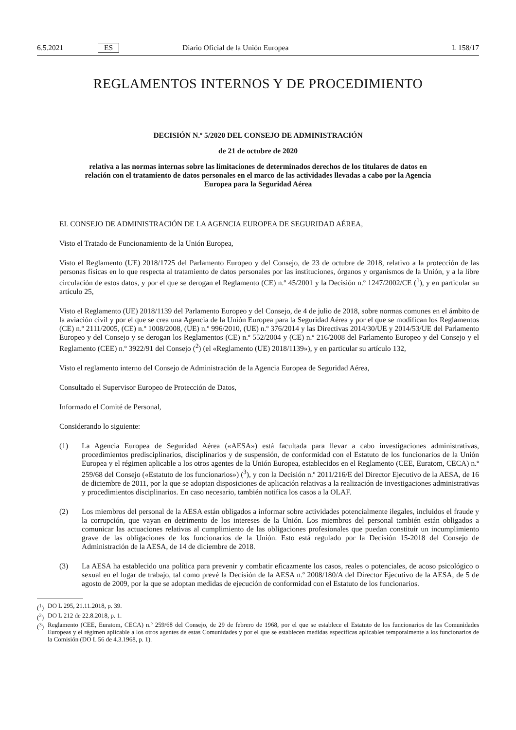6.5.2021 ES Diario Oficial de la Unión Europea L 158/17
REGLAMENTOS INTERNOS Y DE PROCEDIMIENTO
DECISIÓN N.º 5/2020 DEL CONSEJO DE ADMINISTRACIÓN
de 21 de octubre de 2020
relativa a las normas internas sobre las limitaciones de determinados derechos de los titulares de datos en relación con el tratamiento de datos personales en el marco de las actividades llevadas a cabo por la Agencia Europea para la Seguridad Aérea
EL CONSEJO DE ADMINISTRACIÓN DE LA AGENCIA EUROPEA DE SEGURIDAD AÉREA,
Visto el Tratado de Funcionamiento de la Unión Europea,
Visto el Reglamento (UE) 2018/1725 del Parlamento Europeo y del Consejo, de 23 de octubre de 2018, relativo a la protección de las personas físicas en lo que respecta al tratamiento de datos personales por las instituciones, órganos y organismos de la Unión, y a la libre circulación de estos datos, y por el que se derogan el Reglamento (CE) n.º 45/2001 y la Decisión n.º 1247/2002/CE (<sup>1</sup>), y en particular su artículo 25,
Visto el Reglamento (UE) 2018/1139 del Parlamento Europeo y del Consejo, de 4 de julio de 2018, sobre normas comunes en el ámbito de la aviación civil y por el que se crea una Agencia de la Unión Europea para la Seguridad Aérea y por el que se modifican los Reglamentos (CE) n.º 2111/2005, (CE) n.º 1008/2008, (UE) n.º 996/2010, (UE) n.º 376/2014 y las Directivas 2014/30/UE y 2014/53/UE del Parlamento Europeo y del Consejo y se derogan los Reglamentos (CE) n.º 552/2004 y (CE) n.º 216/2008 del Parlamento Europeo y del Consejo y el Reglamento (CEE) n.º 3922/91 del Consejo (<sup>2</sup>) (el «Reglamento (UE) 2018/1139»), y en particular su artículo 132,
Visto el reglamento interno del Consejo de Administración de la Agencia Europea de Seguridad Aérea,
Consultado el Supervisor Europeo de Protección de Datos,
Informado el Comité de Personal,
Considerando lo siguiente:
(1) La Agencia Europea de Seguridad Aérea («AESA») está facultada para llevar a cabo investigaciones administrativas, procedimientos predisciplinarios, disciplinarios y de suspensión, de conformidad con el Estatuto de los funcionarios de la Unión Europea y el régimen aplicable a los otros agentes de la Unión Europea, establecidos en el Reglamento (CEE, Euratom, CECA) n.º 259/68 del Consejo («Estatuto de los funcionarios») (<sup>3</sup>), y con la Decisión n.º 2011/216/E del Director Ejecutivo de la AESA, de 16 de diciembre de 2011, por la que se adoptan disposiciones de aplicación relativas a la realización de investigaciones administrativas y procedimientos disciplinarios. En caso necesario, también notifica los casos a la OLAF.
(2) Los miembros del personal de la AESA están obligados a informar sobre actividades potencialmente ilegales, incluidos el fraude y la corrupción, que vayan en detrimento de los intereses de la Unión. Los miembros del personal también están obligados a comunicar las actuaciones relativas al cumplimiento de las obligaciones profesionales que puedan constituir un incumplimiento grave de las obligaciones de los funcionarios de la Unión. Esto está regulado por la Decisión 15-2018 del Consejo de Administración de la AESA, de 14 de diciembre de 2018.
(3) La AESA ha establecido una política para prevenir y combatir eficazmente los casos, reales o potenciales, de acoso psicológico o sexual en el lugar de trabajo, tal como prevé la Decisión de la AESA n.º 2008/180/A del Director Ejecutivo de la AESA, de 5 de agosto de 2009, por la que se adoptan medidas de ejecución de conformidad con el Estatuto de los funcionarios.
(<sup>1</sup>) DO L 295, 21.11.2018, p. 39.
(<sup>2</sup>) DO L 212 de 22.8.2018, p. 1.
(<sup>3</sup>) Reglamento (CEE, Euratom, CECA) n.º 259/68 del Consejo, de 29 de febrero de 1968, por el que se establece el Estatuto de los funcionarios de las Comunidades Europeas y el régimen aplicable a los otros agentes de estas Comunidades y por el que se establecen medidas específicas aplicables temporalmente a los funcionarios de la Comisión (DO L 56 de 4.3.1968, p. 1).